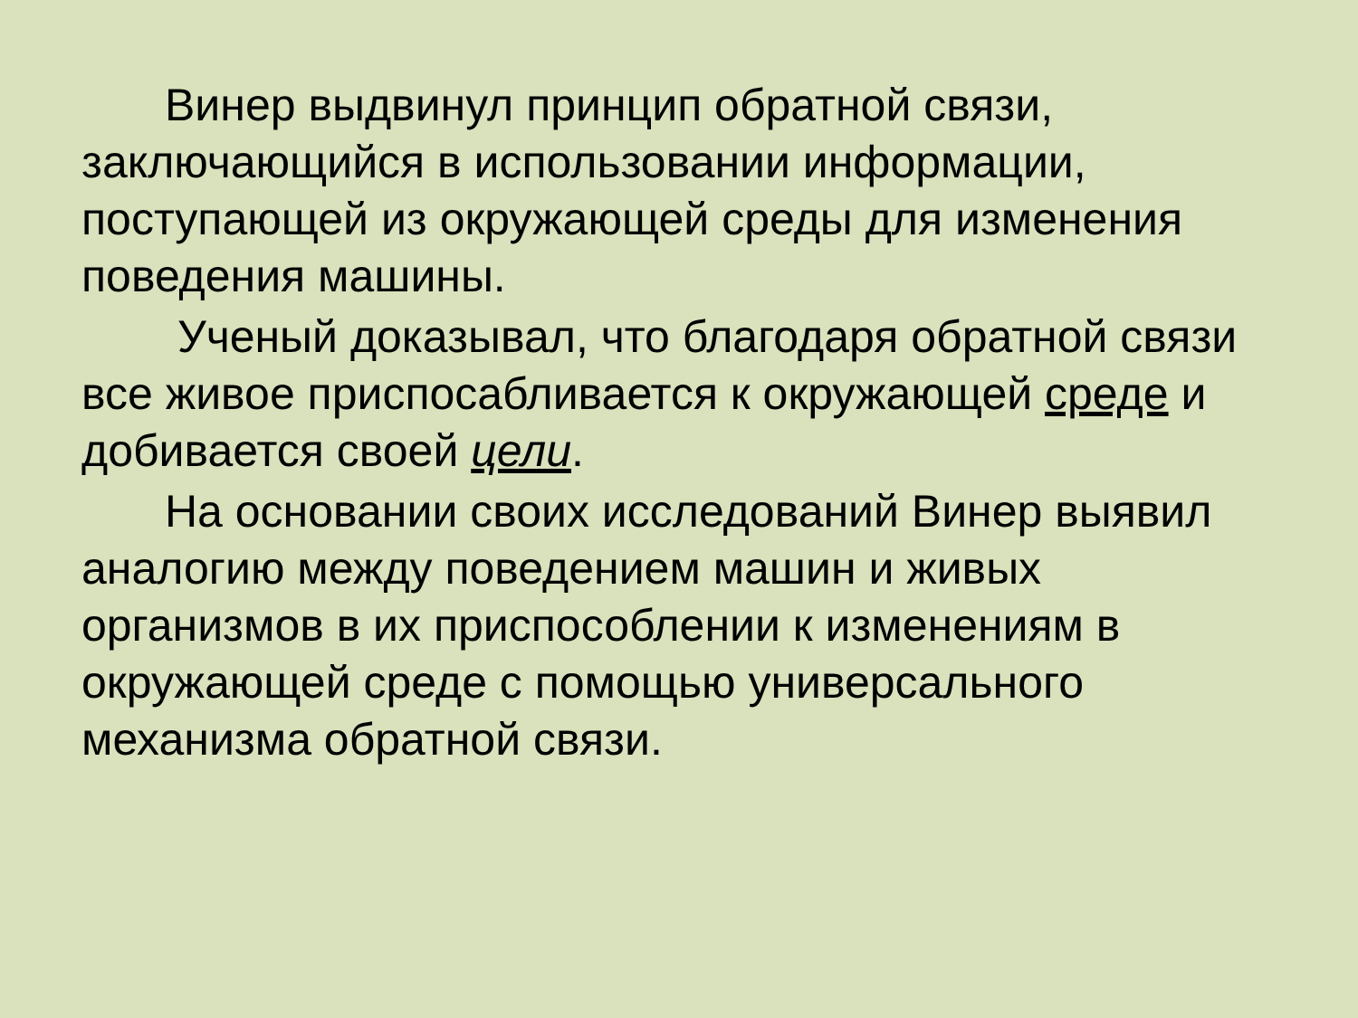Винер выдвинул принцип обратной связи, заключающийся в использовании информации, поступающей из окружающей среды для изменения поведения машины.
Ученый доказывал, что благодаря обратной связи все живое приспосабливается к окружающей среде и добивается своей цели.
На основании своих исследований Винер выявил аналогию между поведением машин и живых организмов в их приспособлении к изменениям в окружающей среде с помощью универсального механизма обратной связи.